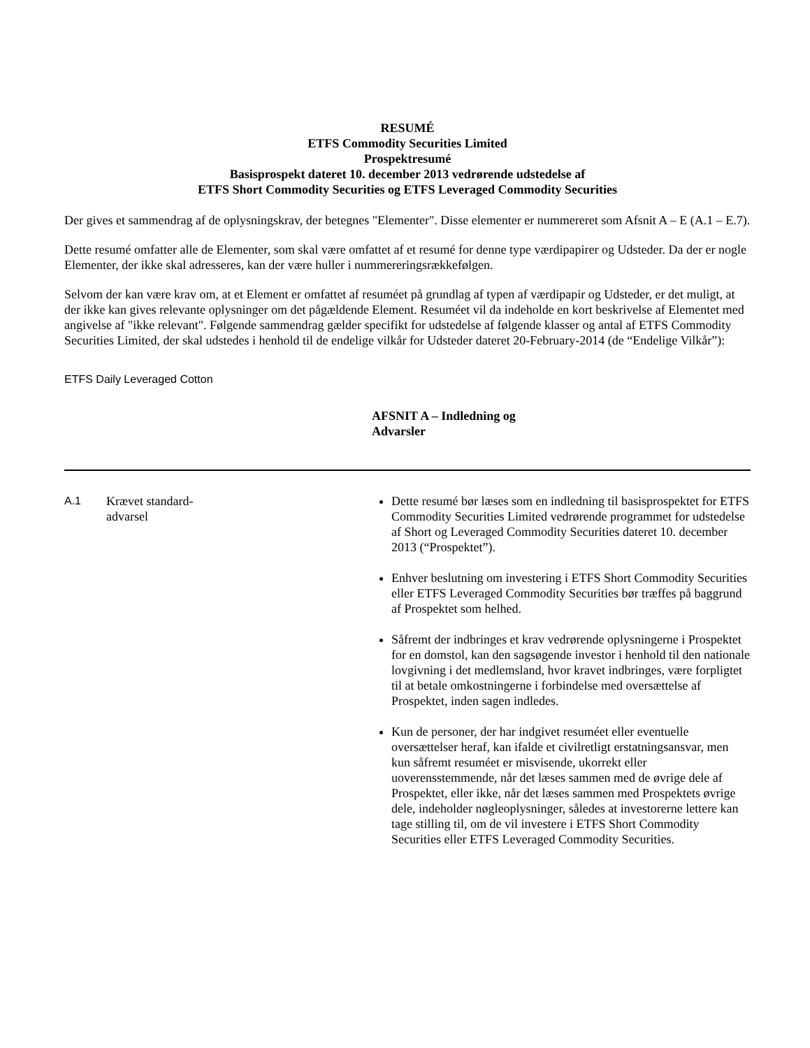RESUMÉ
ETFS Commodity Securities Limited
Prospektresumé
Basisprospekt dateret 10. december 2013 vedrørende udstedelse af
ETFS Short Commodity Securities og ETFS Leveraged Commodity Securities
Der gives et sammendrag af de oplysningskrav, der betegnes "Elementer". Disse elementer er nummereret som Afsnit A – E (A.1 – E.7).
Dette resumé omfatter alle de Elementer, som skal være omfattet af et resumé for denne type værdipapirer og Udsteder. Da der er nogle Elementer, der ikke skal adresseres, kan der være huller i nummereringsrækkefølgen.
Selvom der kan være krav om, at et Element er omfattet af resuméet på grundlag af typen af værdipapir og Udsteder, er det muligt, at der ikke kan gives relevante oplysninger om det pågældende Element. Resuméet vil da indeholde en kort beskrivelse af Elementet med angivelse af "ikke relevant". Følgende sammendrag gælder specifikt for udstedelse af følgende klasser og antal af ETFS Commodity Securities Limited, der skal udstedes i henhold til de endelige vilkår for Udsteder dateret 20-February-2014 (de “Endelige Vilkår”):
ETFS Daily Leveraged Cotton
AFSNIT A – Indledning og Advarsler
| A.1 | Krævet standard- advarsel | Dette resumé bør læses som en indledning til basisprospektet for ETFS Commodity Securities Limited vedrørende programmet for udstedelse af Short og Leveraged Commodity Securities dateret 10. december 2013 (“Prospektet”). Enhver beslutning om investering i ETFS Short Commodity Securities eller ETFS Leveraged Commodity Securities bør træffes på baggrund af Prospektet som helhed. Såfremt der indbringes et krav vedrørende oplysningerne i Prospektet for en domstol, kan den sagsøgende investor i henhold til den nationale lovgivning i det medlemsland, hvor kravet indbringes, være forpligtet til at betale omkostningerne i forbindelse med oversættelse af Prospektet, inden sagen indledes. Kun de personer, der har indgivet resuméet eller eventuelle oversættelser heraf, kan ifalde et civilretligt erstatningsansvar, men kun såfremt resuméet er misvisende, ukorrekt eller uoverensstemmende, når det læses sammen med de øvrige dele af Prospektet, eller ikke, når det læses sammen med Prospektets øvrige dele, indeholder nøgleoplysninger, således at investorerne lettere kan tage stilling til, om de vil investere i ETFS Short Commodity Securities eller ETFS Leveraged Commodity Securities. |